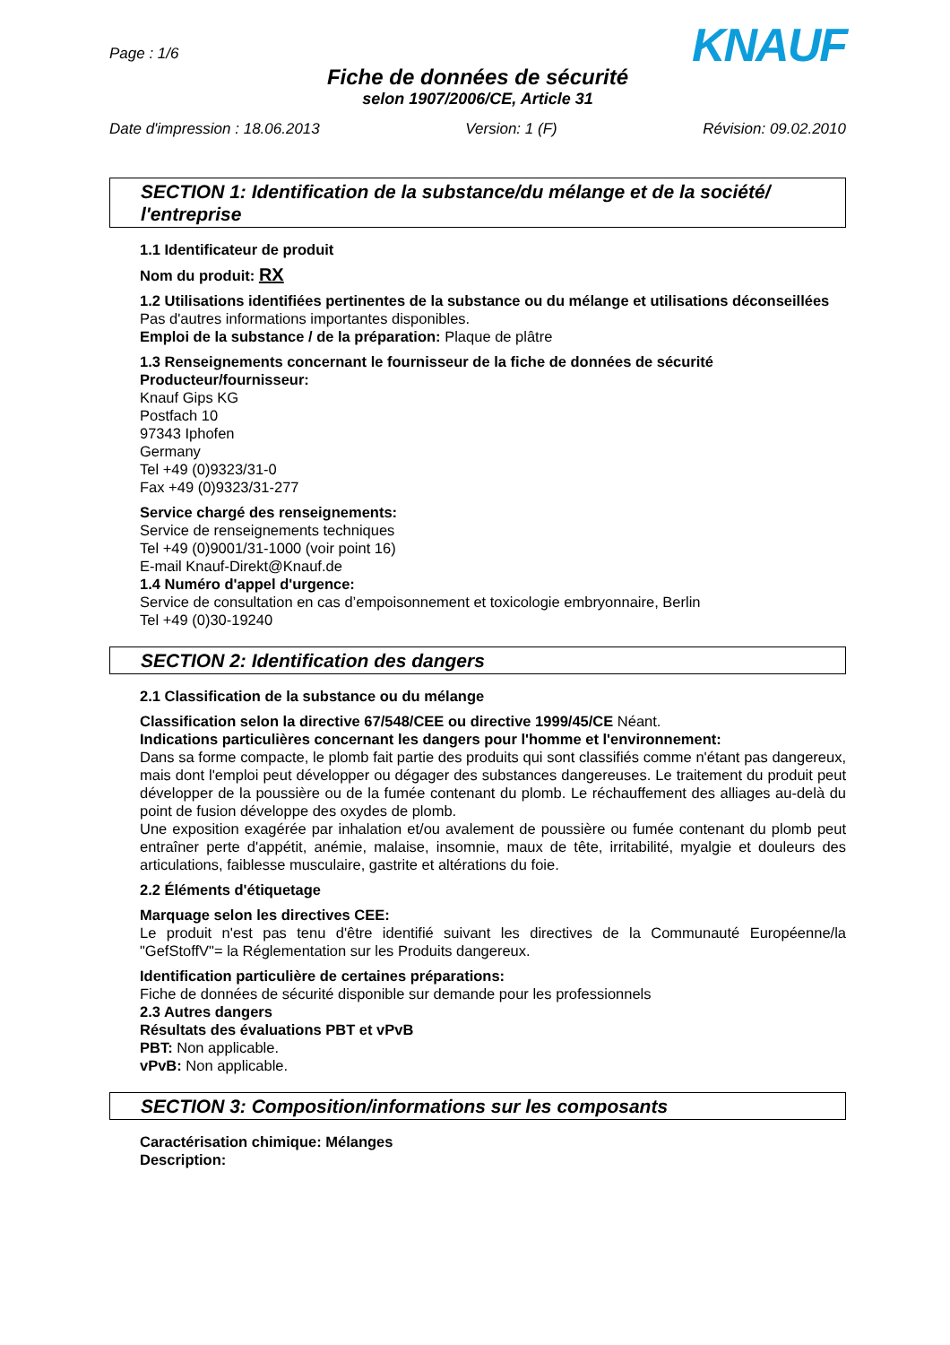Page : 1/6
KNAUF
Fiche de données de sécurité
selon 1907/2006/CE, Article 31
Date d'impression : 18.06.2013 Version: 1 (F) Révision: 09.02.2010
SECTION 1: Identification de la substance/du mélange et de la société/ l'entreprise
1.1 Identificateur de produit
Nom du produit: RX
1.2 Utilisations identifiées pertinentes de la substance ou du mélange et utilisations déconseillées
Pas d'autres informations importantes disponibles.
Emploi de la substance / de la préparation: Plaque de plâtre
1.3 Renseignements concernant le fournisseur de la fiche de données de sécurité
Producteur/fournisseur:
Knauf Gips KG
Postfach 10
97343 Iphofen
Germany
Tel +49 (0)9323/31-0
Fax +49 (0)9323/31-277
Service chargé des renseignements:
Service de renseignements techniques
Tel +49 (0)9001/31-1000 (voir point 16)
E-mail Knauf-Direkt@Knauf.de
1.4 Numéro d'appel d'urgence:
Service de consultation en cas d’empoisonnement et toxicologie embryonnaire, Berlin
Tel +49 (0)30-19240
SECTION 2: Identification des dangers
2.1 Classification de la substance ou du mélange
Classification selon la directive 67/548/CEE ou directive 1999/45/CE Néant.
Indications particulières concernant les dangers pour l'homme et l'environnement:
Dans sa forme compacte, le plomb fait partie des produits qui sont classifiés comme n'étant pas dangereux, mais dont l'emploi peut développer ou dégager des substances dangereuses. Le traitement du produit peut développer de la poussière ou de la fumée contenant du plomb. Le réchauffement des alliages au-delà du point de fusion développe des oxydes de plomb.
Une exposition exagérée par inhalation et/ou avalement de poussière ou fumée contenant du plomb peut entraîner perte d'appétit, anémie, malaise, insomnie, maux de tête, irritabilité, myalgie et douleurs des articulations, faiblesse musculaire, gastrite et altérations du foie.
2.2 Éléments d'étiquetage
Marquage selon les directives CEE:
Le produit n'est pas tenu d'être identifié suivant les directives de la Communauté Européenne/la "GefStoffV"= la Réglementation sur les Produits dangereux.
Identification particulière de certaines préparations:
Fiche de données de sécurité disponible sur demande pour les professionnels
2.3 Autres dangers
Résultats des évaluations PBT et vPvB
PBT: Non applicable.
vPvB: Non applicable.
SECTION 3: Composition/informations sur les composants
Caractérisation chimique: Mélanges
Description: